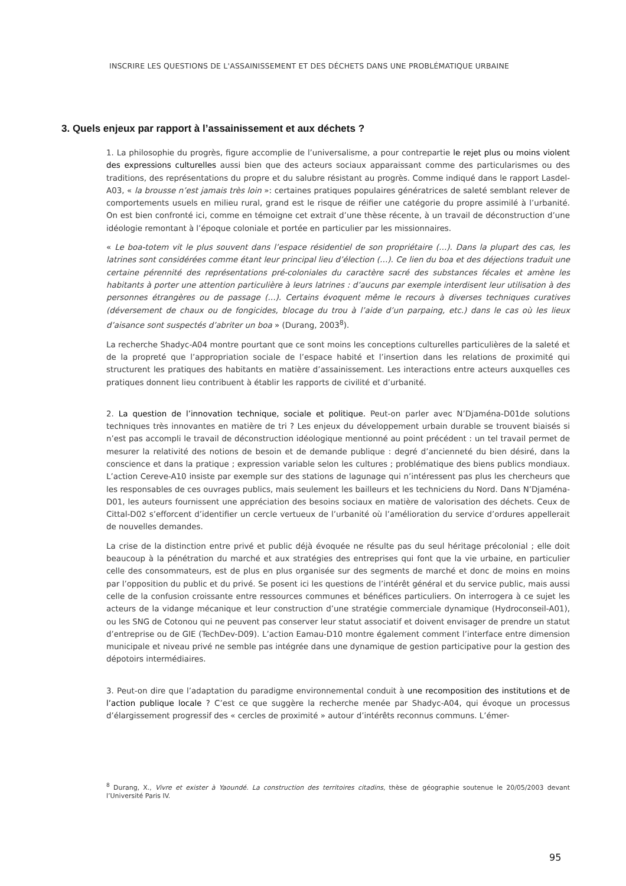INSCRIRE LES QUESTIONS DE L'ASSAINISSEMENT ET DES DÉCHETS DANS UNE PROBLÉMATIQUE URBAINE
3. Quels enjeux par rapport à l’assainissement et aux déchets ?
1. La philosophie du progrès, figure accomplie de l’universalisme, a pour contrepartie le rejet plus ou moins violent des expressions culturelles aussi bien que des acteurs sociaux apparaissant comme des particularismes ou des traditions, des représentations du propre et du salubre résistant au progrès. Comme indiqué dans le rapport Lasdel-A03, « la brousse n’est jamais très loin »: certaines pratiques populaires génératrices de saleté semblant relever de comportements usuels en milieu rural, grand est le risque de réifier une catégorie du propre assimilé à l’urbanité. On est bien confronté ici, comme en témoigne cet extrait d’une thèse récente, à un travail de déconstruction d’une idéologie remontant à l’époque coloniale et portée en particulier par les missionnaires.
« Le boa-totem vit le plus souvent dans l’espace résidentiel de son propriétaire (…). Dans la plupart des cas, les latrines sont considérées comme étant leur principal lieu d’élection (…). Ce lien du boa et des déjections traduit une certaine pérennité des représentations pré-coloniales du caractère sacré des substances fécales et amène les habitants à porter une attention particulière à leurs latrines : d’aucuns par exemple interdisent leur utilisation à des personnes étrangères ou de passage (…). Certains évoquent même le recours à diverses techniques curatives (déversement de chaux ou de fongicides, blocage du trou à l’aide d’un parpaing, etc.) dans le cas où les lieux d’aisance sont suspectés d’abriter un boa » (Durang, 2003<sup>8</sup>).
La recherche Shadyc-A04 montre pourtant que ce sont moins les conceptions culturelles particulières de la saleté et de la propreté que l’appropriation sociale de l’espace habité et l’insertion dans les relations de proximité qui structurent les pratiques des habitants en matière d’assainissement. Les interactions entre acteurs auxquelles ces pratiques donnent lieu contribuent à établir les rapports de civilité et d’urbanité.
2. La question de l’innovation technique, sociale et politique. Peut-on parler avec N’Djaména-D01de solutions techniques très innovantes en matière de tri ? Les enjeux du développement urbain durable se trouvent biaisés si n’est pas accompli le travail de déconstruction idéologique mentionné au point précédent : un tel travail permet de mesurer la relativité des notions de besoin et de demande publique : degré d’ancienneté du bien désiré, dans la conscience et dans la pratique ; expression variable selon les cultures ; problématique des biens publics mondiaux. L’action Cereve-A10 insiste par exemple sur des stations de lagunage qui n’intéressent pas plus les chercheurs que les responsables de ces ouvrages publics, mais seulement les bailleurs et les techniciens du Nord. Dans N’Djaména-D01, les auteurs fournissent une appréciation des besoins sociaux en matière de valorisation des déchets. Ceux de Cittal-D02 s’efforcent d’identifier un cercle vertueux de l’urbanité où l’amélioration du service d’ordures appellerait de nouvelles demandes.
La crise de la distinction entre privé et public déjà évoquée ne résulte pas du seul héritage précolonial ; elle doit beaucoup à la pénétration du marché et aux stratégies des entreprises qui font que la vie urbaine, en particulier celle des consommateurs, est de plus en plus organisée sur des segments de marché et donc de moins en moins par l’opposition du public et du privé. Se posent ici les questions de l’intérêt général et du service public, mais aussi celle de la confusion croissante entre ressources communes et bénéfices particuliers. On interrogera à ce sujet les acteurs de la vidange mécanique et leur construction d’une stratégie commerciale dynamique (Hydroconseil-A01), ou les SNG de Cotonou qui ne peuvent pas conserver leur statut associatif et doivent envisager de prendre un statut d’entreprise ou de GIE (TechDev-D09). L’action Eamau-D10 montre également comment l’interface entre dimension municipale et niveau privé ne semble pas intégrée dans une dynamique de gestion participative pour la gestion des dépotoirs intermédiaires.
3. Peut-on dire que l’adaptation du paradigme environnemental conduit à une recomposition des institutions et de l’action publique locale ? C’est ce que suggère la recherche menée par Shadyc-A04, qui évoque un processus d’élargissement progressif des « cercles de proximité » autour d’intérêts reconnus communs. L’émer-
<sup>8</sup> Durang, X., Vivre et exister à Yaoundé. La construction des territoires citadins, thèse de géographie soutenue le 20/05/2003 devant l’Université Paris IV.
95